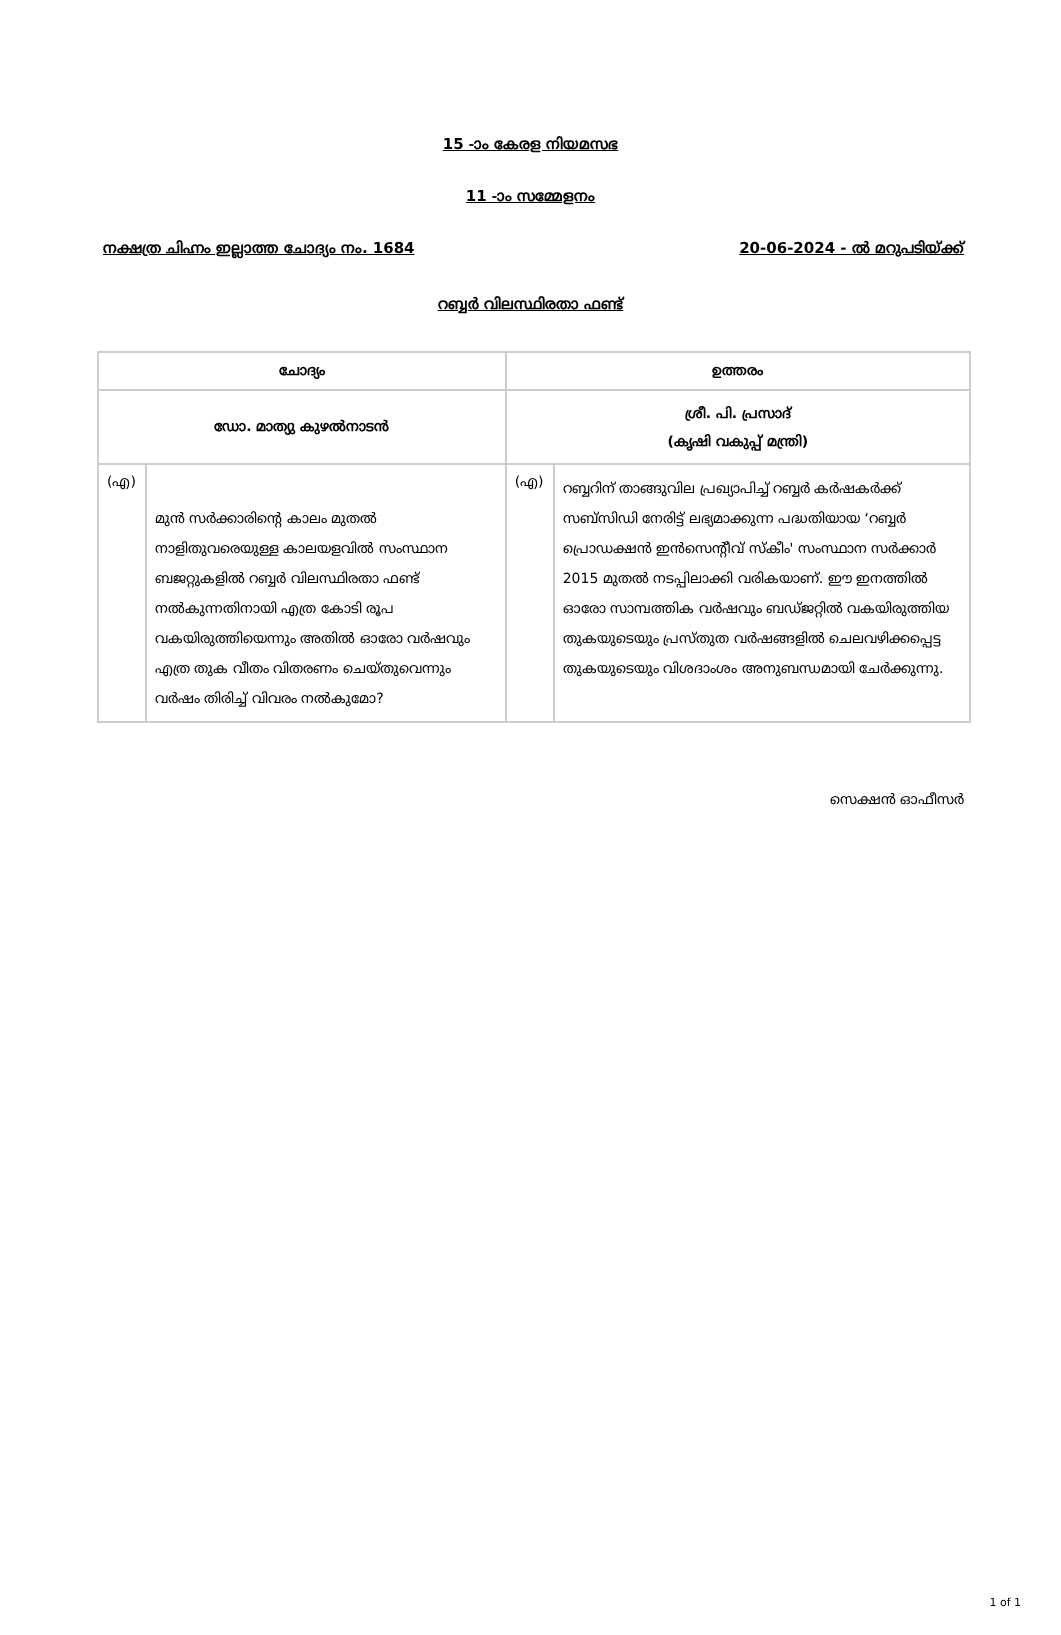15 -ാം കേരള നിയമസഭ
11 -ാം സമ്മേളനം
നക്ഷത്ര ചിഹ്നം ഇല്ലാത്ത ചോദ്യം നം. 1684 20-06-2024 - ൽ മറുപടിയ്ക്ക്
റബ്ബർ വിലസ്ഥിരതാ ഫണ്ട്
| ചോദ്യം | | ഉത്തരം | |
| --- | --- | --- | --- |
| ഡോ. മാത്യു കുഴൽനാടൻ | | ശ്രീ. പി. പ്രസാദ് (കൃഷി വകുപ്പ് മന്ത്രി) | |
| (എ) | മുൻ സർക്കാരിന്റെ കാലം മുതൽ നാളിതുവരെയുള്ള കാലയളവിൽ സംസ്ഥാന ബജറ്റുകളിൽ റബ്ബർ വിലസ്ഥിരതാ ഫണ്ട് നൽകുന്നതിനായി എത്ര കോടി രൂപ വകയിരുത്തിയെന്നും അതിൽ ഓരോ വർഷവും എത്ര തുക വീതം വിതരണം ചെയ്തുവെന്നും വർഷം തിരിച്ച് വിവരം നൽകുമോ? | (എ) | റബ്ബറിന് താങ്ങുവില പ്രഖ്യാപിച്ച് റബ്ബർ കർഷകർക്ക് സബ്സിഡി നേരിട്ട് ലഭ്യമാക്കുന്ന പദ്ധതിയായ ‘റബ്ബർ പ്രൊഡക്ഷൻ ഇൻസെന്റീവ് സ്കീം' സംസ്ഥാന സർക്കാർ 2015 മുതൽ നടപ്പിലാക്കി വരികയാണ്. ഈ ഇനത്തിൽ ഓരോ സാമ്പത്തിക വർഷവും ബഡ്ജറ്റിൽ വകയിരുത്തിയ തുകയുടെയും പ്രസ്തുത വർഷങ്ങളിൽ ചെലവഴിക്കപ്പെട്ട തുകയുടെയും വിശദാംശം അനുബന്ധമായി ചേർക്കുന്നു. |
സെക്ഷൻ ഓഫീസർ
1 of 1